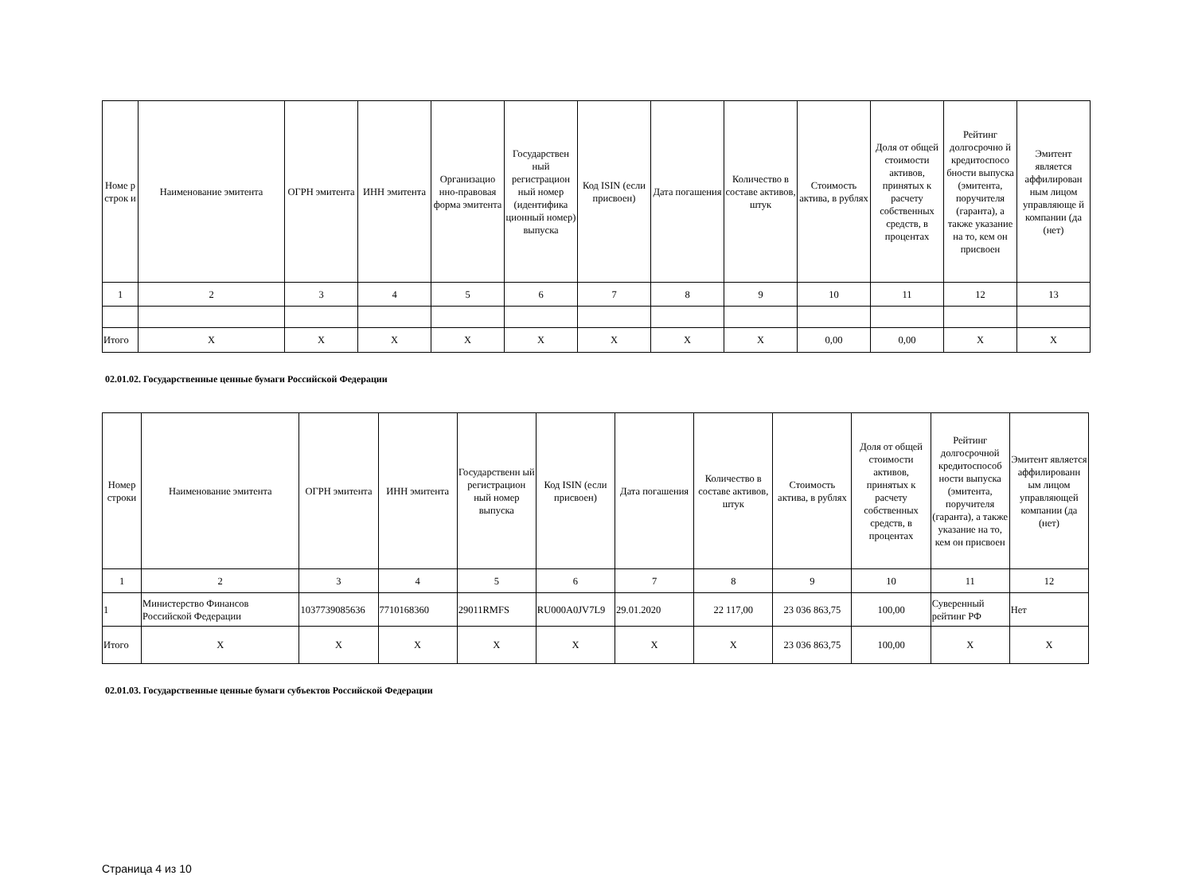| Номе р строк и | Наименование эмитента | ОГРН эмитента | ИНН эмитента | Организацио нно-правовая форма эмитента | Государствен ный регистрацион ный номер (идентифика ционный номер) выпуска | Код ISIN (если присвоен) | Дата погашения | Количество в составе активов, штук | Стоимость актива, в рублях | Доля от общей стоимости активов, принятых к расчету собственных средств, в процентах | Рейтинг долгосрочно й кредитоспосо бности выпуска (эмитента, поручителя (гаранта), а также указание на то, кем он присвоен | Эмитент является аффилирован ным лицом управляюще й компании (да (нет) |
| --- | --- | --- | --- | --- | --- | --- | --- | --- | --- | --- | --- | --- |
| 1 | 2 | 3 | 4 | 5 | 6 | 7 | 8 | 9 | 10 | 11 | 12 | 13 |
| Итого | X | X | X | X | X | X | X | X | 0,00 | 0,00 | X | X |
02.01.02. Государственные ценные бумаги Российской Федерации
| Номер строки | Наименование эмитента | ОГРН эмитента | ИНН эмитента | Государственн ый регистрацион ный номер выпуска | Код ISIN (если присвоен) | Дата погашения | Количество в составе активов, штук | Стоимость актива, в рублях | Доля от общей стоимости активов, принятых к расчету собственных средств, в процентах | Рейтинг долгосрочной кредитоспособ ности выпуска (эмитента, поручителя (гаранта), а также указание на то, кем он присвоен | Эмитент является аффилированн ым лицом управляющей компании (да (нет) |
| --- | --- | --- | --- | --- | --- | --- | --- | --- | --- | --- | --- |
| 1 | 2 | 3 | 4 | 5 | 6 | 7 | 8 | 9 | 10 | 11 | 12 |
| 1 | Министерство Финансов Российской Федерации | 1037739085636 | 7710168360 | 29011RMFS | RU000A0JV7L9 | 29.01.2020 | 22 117,00 | 23 036 863,75 | 100,00 | Суверенный рейтинг РФ | Нет |
| Итого | X | X | X | X | X | X | X | 23 036 863,75 | 100,00 | X | X |
02.01.03. Государственные ценные бумаги субъектов Российской Федерации
Страница 4 из 10